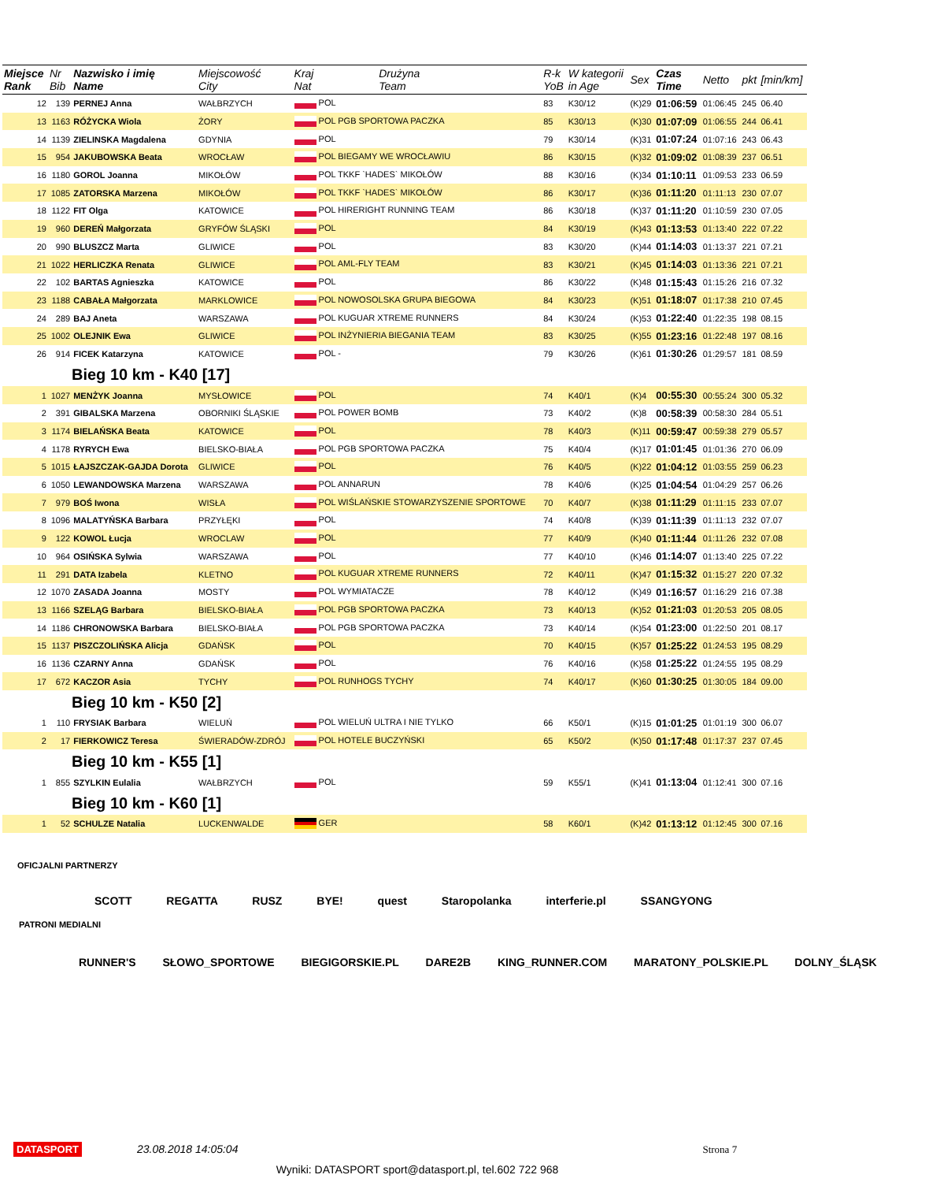| Miejsce Rank | Nr Bib | Nazwisko i imię Name | Miejscowość City | Kraj Nat | Drużyna Team | R-k YoB | W kategorii in Age | Sex | Czas Time | Netto | pkt | [min/km] |
| --- | --- | --- | --- | --- | --- | --- | --- | --- | --- | --- | --- | --- |
| 12 | 139 | PERNEJ Anna | WAŁBRZYCH | POL | | 83 | K30/12 | (K)29 | 01:06:59 | 01:06:45 | 245 | 06.40 |
| 13 | 1163 | RÓŻYCKA Wiola | ŻORY | POL PGB SPORTOWA PACZKA | | 85 | K30/13 | (K)30 | 01:07:09 | 01:06:55 | 244 | 06.41 |
| 14 | 1139 | ZIELINSKA Magdalena | GDYNIA | POL | | 79 | K30/14 | (K)31 | 01:07:24 | 01:07:16 | 243 | 06.43 |
| 15 | 954 | JAKUBOWSKA Beata | WROCŁAW | POL BIEGAMY WE WROCŁAWIU | | 86 | K30/15 | (K)32 | 01:09:02 | 01:08:39 | 237 | 06.51 |
| 16 | 1180 | GOROL Joanna | MIKOŁÓW | POL TKKF `HADES` MIKOŁÓW | | 88 | K30/16 | (K)34 | 01:10:11 | 01:09:53 | 233 | 06.59 |
| 17 | 1085 | ZATORSKA Marzena | MIKOŁÓW | POL TKKF `HADES` MIKOŁÓW | | 86 | K30/17 | (K)36 | 01:11:20 | 01:11:13 | 230 | 07.07 |
| 18 | 1122 | FIT Olga | KATOWICE | POL HIRERIGHT RUNNING TEAM | | 86 | K30/18 | (K)37 | 01:11:20 | 01:10:59 | 230 | 07.05 |
| 19 | 960 | DEREŃ Małgorzata | GRYFÓW ŚLĄSKI | POL | | 84 | K30/19 | (K)43 | 01:13:53 | 01:13:40 | 222 | 07.22 |
| 20 | 990 | BLUSZCZ Marta | GLIWICE | POL | | 83 | K30/20 | (K)44 | 01:14:03 | 01:13:37 | 221 | 07.21 |
| 21 | 1022 | HERLICZKA Renata | GLIWICE | POL AML-FLY TEAM | | 83 | K30/21 | (K)45 | 01:14:03 | 01:13:36 | 221 | 07.21 |
| 22 | 102 | BARTAS Agnieszka | KATOWICE | POL | | 86 | K30/22 | (K)48 | 01:15:43 | 01:15:26 | 216 | 07.32 |
| 23 | 1188 | CABAŁA Małgorzata | MARKLOWICE | POL NOWOSOLSKA GRUPA BIEGOWA | | 84 | K30/23 | (K)51 | 01:18:07 | 01:17:38 | 210 | 07.45 |
| 24 | 289 | BAJ Aneta | WARSZAWA | POL KUGUAR XTREME RUNNERS | | 84 | K30/24 | (K)53 | 01:22:40 | 01:22:35 | 198 | 08.15 |
| 25 | 1002 | OLEJNIK Ewa | GLIWICE | POL INŻYNIERIA BIEGANIA TEAM | | 83 | K30/25 | (K)55 | 01:23:16 | 01:22:48 | 197 | 08.16 |
| 26 | 914 | FICEK Katarzyna | KATOWICE | POL - | | 79 | K30/26 | (K)61 | 01:30:26 | 01:29:57 | 181 | 08.59 |
| Bieg 10 km - K40 [17] | | | | | | | | | | | | |
| 1 | 1027 | MENŻYK Joanna | MYSŁOWICE | POL | | 74 | K40/1 | (K)4 | 00:55:30 | 00:55:24 | 300 | 05.32 |
| 2 | 391 | GIBALSKA Marzena | OBORNIKI ŚLĄSKIE | POL POWER BOMB | | 73 | K40/2 | (K)8 | 00:58:39 | 00:58:30 | 284 | 05.51 |
| 3 | 1174 | BIELAŃSKA Beata | KATOWICE | POL | | 78 | K40/3 | (K)11 | 00:59:47 | 00:59:38 | 279 | 05.57 |
| 4 | 1178 | RYRYCH Ewa | BIELSKO-BIAŁA | POL PGB SPORTOWA PACZKA | | 75 | K40/4 | (K)17 | 01:01:45 | 01:01:36 | 270 | 06.09 |
| 5 | 1015 | ŁAJSZCZAK-GAJDA Dorota | GLIWICE | POL | | 76 | K40/5 | (K)22 | 01:04:12 | 01:03:55 | 259 | 06.23 |
| 6 | 1050 | LEWANDOWSKA Marzena | WARSZAWA | POL ANNARUN | | 78 | K40/6 | (K)25 | 01:04:54 | 01:04:29 | 257 | 06.26 |
| 7 | 979 | BOŚ Iwona | WISŁA | POL WIŚLAŃSKIE STOWARZYSZENIE SPORTOWE | | 70 | K40/7 | (K)38 | 01:11:29 | 01:11:15 | 233 | 07.07 |
| 8 | 1096 | MALATYŃSKA Barbara | PRZYŁĘKI | POL | | 74 | K40/8 | (K)39 | 01:11:39 | 01:11:13 | 232 | 07.07 |
| 9 | 122 | KOWOL Łucja | WROCLAW | POL | | 77 | K40/9 | (K)40 | 01:11:44 | 01:11:26 | 232 | 07.08 |
| 10 | 964 | OSIŃSKA Sylwia | WARSZAWA | POL | | 77 | K40/10 | (K)46 | 01:14:07 | 01:13:40 | 225 | 07.22 |
| 11 | 291 | DATA Izabela | KLETNO | POL KUGUAR XTREME RUNNERS | | 72 | K40/11 | (K)47 | 01:15:32 | 01:15:27 | 220 | 07.32 |
| 12 | 1070 | ZASADA Joanna | MOSTY | POL WYMIATACZE | | 78 | K40/12 | (K)49 | 01:16:57 | 01:16:29 | 216 | 07.38 |
| 13 | 1166 | SZELĄG Barbara | BIELSKO-BIAŁA | POL PGB SPORTOWA PACZKA | | 73 | K40/13 | (K)52 | 01:21:03 | 01:20:53 | 205 | 08.05 |
| 14 | 1186 | CHRONOWSKA Barbara | BIELSKO-BIAŁA | POL PGB SPORTOWA PACZKA | | 73 | K40/14 | (K)54 | 01:23:00 | 01:22:50 | 201 | 08.17 |
| 15 | 1137 | PISZCZOLIŃSKA Alicja | GDAŃSK | POL | | 70 | K40/15 | (K)57 | 01:25:22 | 01:24:53 | 195 | 08.29 |
| 16 | 1136 | CZARNY Anna | GDAŃSK | POL | | 76 | K40/16 | (K)58 | 01:25:22 | 01:24:55 | 195 | 08.29 |
| 17 | 672 | KACZOR Asia | TYCHY | POL RUNHOGS TYCHY | | 74 | K40/17 | (K)60 | 01:30:25 | 01:30:05 | 184 | 09.00 |
| Bieg 10 km - K50 [2] | | | | | | | | | | | | |
| 1 | 110 | FRYSIAK Barbara | WIELUŃ | POL WIELUŃ ULTRA I NIE TYLKO | | 66 | K50/1 | (K)15 | 01:01:25 | 01:01:19 | 300 | 06.07 |
| 2 | 17 | FIERKOWICZ Teresa | ŚWIERADÓW-ZDRÓJ | POL HOTELE BUCZYŃSKI | | 65 | K50/2 | (K)50 | 01:17:48 | 01:17:37 | 237 | 07.45 |
| Bieg 10 km - K55 [1] | | | | | | | | | | | | |
| 1 | 855 | SZYLKIN Eulalia | WAŁBRZYCH | POL | | 59 | K55/1 | (K)41 | 01:13:04 | 01:12:41 | 300 | 07.16 |
| Bieg 10 km - K60 [1] | | | | | | | | | | | | |
| 1 | 52 | SCHULZE Natalia | LUCKENWALDE | GER | | 58 | K60/1 | (K)42 | 01:13:12 | 01:12:45 | 300 | 07.16 |
OFICJALNI PARTNERZY
SCOTT REGATTA RUSZ BYE! quest Staropolanka interferie.pl SSANGYONG
PATRONI MEDIALNI
RUNNER'S SŁOWO_SPORTOWE BIEGIGORSKIE.PL DARE2B KING_RUNNER.COM MARATONY_POLSKIE.PL DOLNY_ŚLĄSK
DATASPORT 23.08.2018 14:05:04 Strona 7
Wyniki: DATASPORT sport@datasport.pl, tel.602 722 968